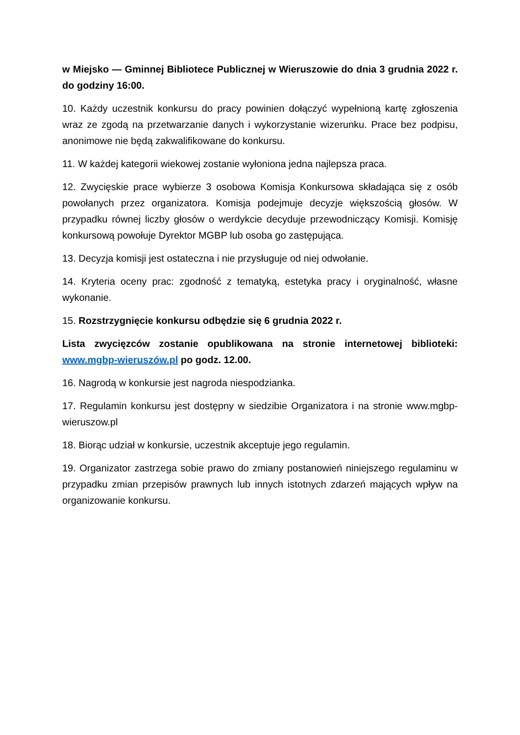w Miejsko — Gminnej Bibliotece Publicznej w Wieruszowie do dnia 3 grudnia 2022 r. do godziny 16:00.
10. Każdy uczestnik konkursu do pracy powinien dołączyć wypełnioną kartę zgłoszenia wraz ze zgodą na przetwarzanie danych i wykorzystanie wizerunku. Prace bez podpisu, anonimowe nie będą zakwalifikowane do konkursu.
11. W każdej kategorii wiekowej zostanie wyłoniona jedna najlepsza praca.
12. Zwycięskie prace wybierze 3 osobowa Komisja Konkursowa składająca się z osób powołanych przez organizatora. Komisja podejmuje decyzje większością głosów. W przypadku równej liczby głosów o werdykcie decyduje przewodniczący Komisji. Komisję konkursową powołuje Dyrektor MGBP lub osoba go zastępująca.
13. Decyzja komisji jest ostateczna i nie przysługuje od niej odwołanie.
14. Kryteria oceny prac: zgodność z tematyką, estetyka pracy i oryginalność, własne wykonanie.
15. Rozstrzygnięcie konkursu odbędzie się 6 grudnia 2022 r.
Lista zwycięzców zostanie opublikowana na stronie internetowej biblioteki: www.mgbp-wieruszów.pl po godz. 12.00.
16. Nagrodą w konkursie jest nagroda niespodzianka.
17. Regulamin konkursu jest dostępny w siedzibie Organizatora i na stronie www.mgbp-wieruszow.pl
18. Biorąc udział w konkursie, uczestnik akceptuje jego regulamin.
19. Organizator zastrzega sobie prawo do zmiany postanowień niniejszego regulaminu w przypadku zmian przepisów prawnych lub innych istotnych zdarzeń mających wpływ na organizowanie konkursu.